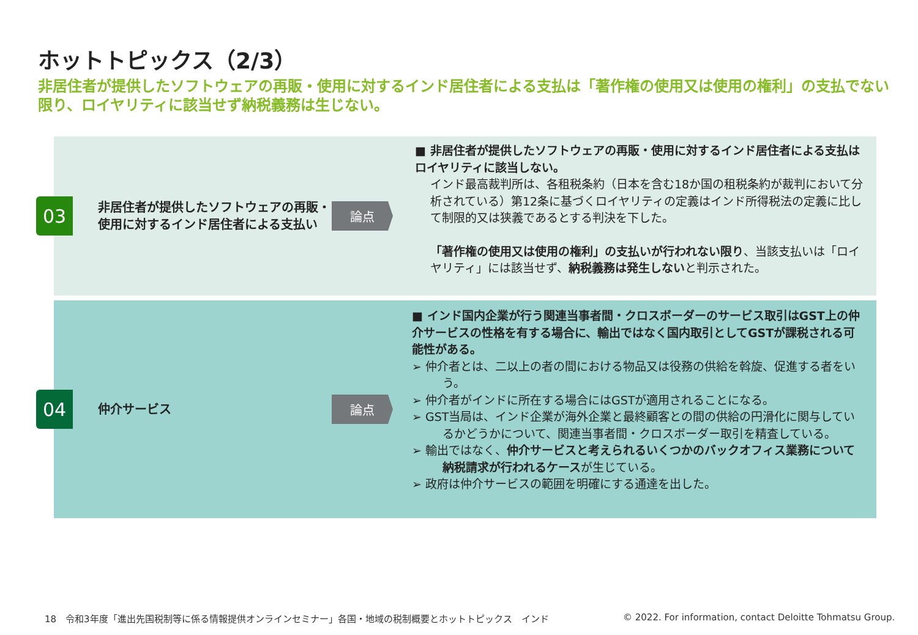ホットトピックス（2/3）
非居住者が提供したソフトウェアの再販・使用に対するインド居住者による支払は「著作権の使用又は使用の権利」の支払でない限り、ロイヤリティに該当せず納税義務は生じない。
03
非居住者が提供したソフトウェアの再販・使用に対するインド居住者による支払い
論点
■ 非居住者が提供したソフトウェアの再販・使用に対するインド居住者による支払はロイヤリティに該当しない。
インド最高裁判所は、各租税条約（日本を含む18か国の租税条約が裁判において分析されている）第12条に基づくロイヤリティの定義はインド所得税法の定義に比して制限的又は狭義であるとする判決を下した。
「著作権の使用又は使用の権利」の支払いが行われない限り、当該支払いは「ロイヤリティ」には該当せず、納税義務は発生しないと判示された。
04 仲介サービス 論点
■ インド国内企業が行う関連当事者間・クロスボーダーのサービス取引はGST上の仲介サービスの性格を有する場合に、輸出ではなく国内取引としてGSTが課税される可能性がある。
➢ 仲介者とは、二以上の者の間における物品又は役務の供給を斡旋、促進する者をいう。
➢ 仲介者がインドに所在する場合にはGSTが適用されることになる。
➢ GST当局は、インド企業が海外企業と最終顧客との間の供給の円滑化に関与しているかどうかについて、関連当事者間・クロスボーダー取引を精査している。
➢ 輸出ではなく、仲介サービスと考えられるいくつかのバックオフィス業務について納税請求が行われるケースが生じている。
➢ 政府は仲介サービスの範囲を明確にする通達を出した。
18　令和3年度「進出先国税制等に係る情報提供オンラインセミナー」各国・地域の税制概要とホットトピックス　インド
© 2022. For information, contact Deloitte Tohmatsu Group.